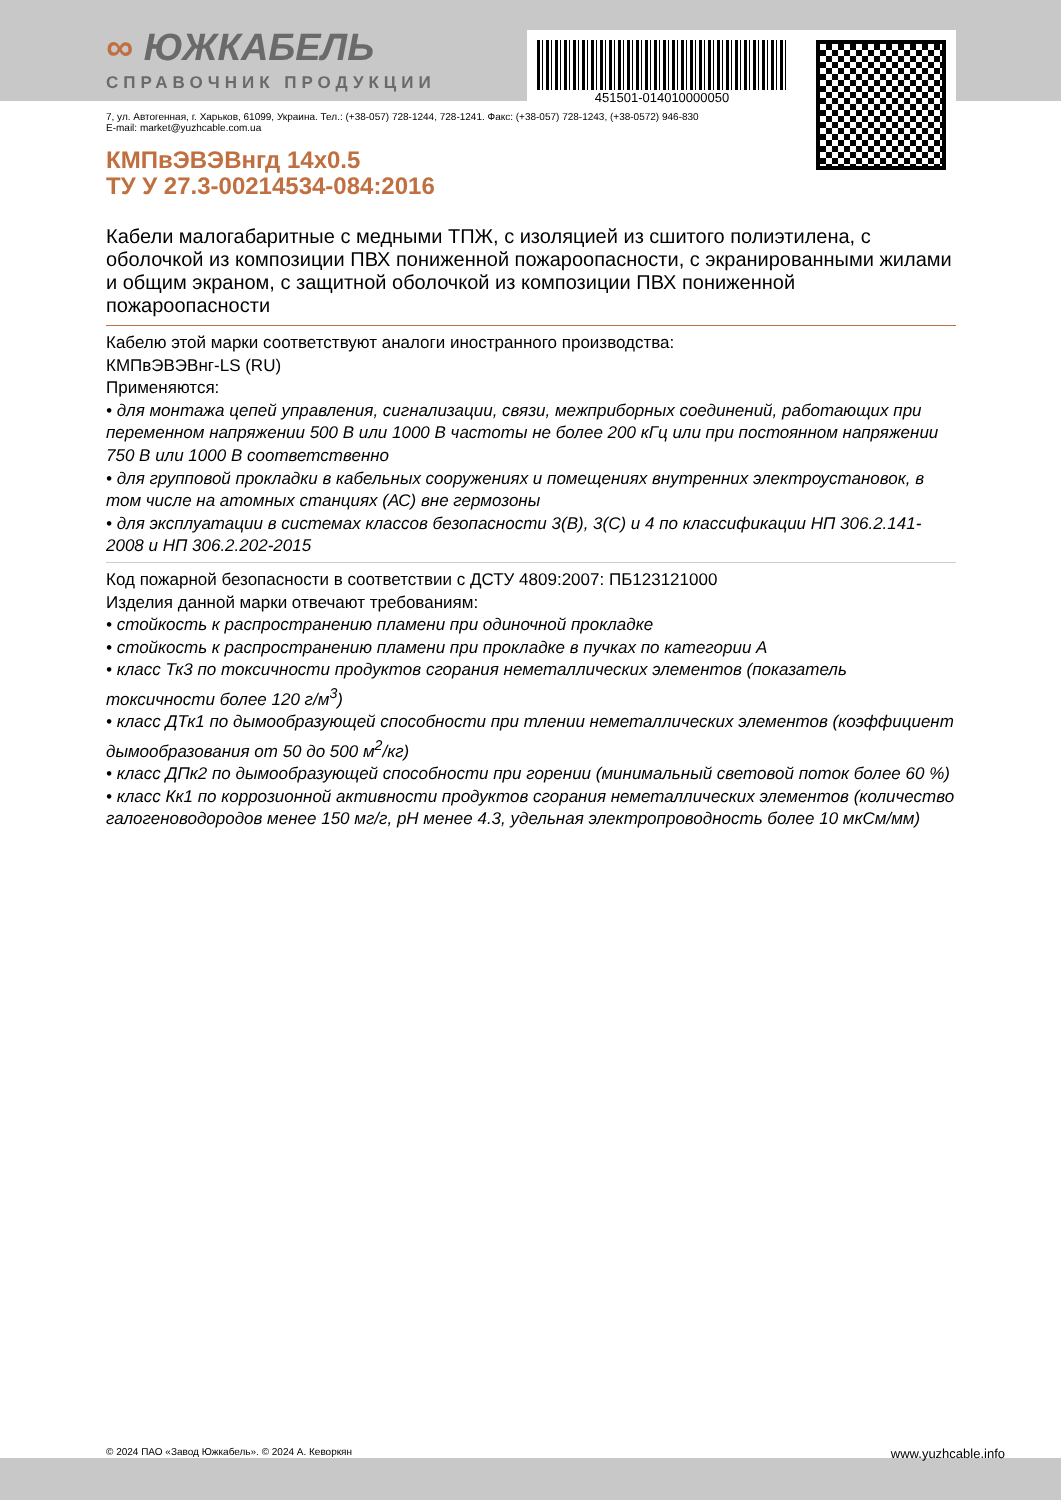∞ ЮЖКАБЕЛЬ
СПРАВОЧНИК ПРОДУКЦИИ
451501-014010000050
7, ул. Автогенная, г. Харьков, 61099, Украина. Тел.: (+38-057) 728-1244, 728-1241. Факс: (+38-057) 728-1243, (+38-0572) 946-830
E-mail: market@yuzhcable.com.ua
КМПвЭВЭВнгд 14х0.5
ТУ У 27.3-00214534-084:2016
Кабели малогабаритные с медными ТПЖ, с изоляцией из сшитого полиэтилена, с оболочкой из композиции ПВХ пониженной пожароопасности, с экранированными жилами и общим экраном, с защитной оболочкой из композиции ПВХ пониженной пожароопасности
Кабелю этой марки соответствуют аналоги иностранного производства:
КМПвЭВЭВнг-LS (RU)
Применяются:
• для монтажа цепей управления, сигнализации, связи, межприборных соединений, работающих при переменном напряжении 500 В или 1000 В частоты не более 200 кГц или при постоянном напряжении 750 В или 1000 В соответственно
• для групповой прокладки в кабельных сооружениях и помещениях внутренних электроустановок, в том числе на атомных станциях (АС) вне гермозоны
• для эксплуатации в системах классов безопасности 3(В), 3(С) и 4 по классификации НП 306.2.141-2008 и НП 306.2.202-2015
Код пожарной безопасности в соответствии с ДСТУ 4809:2007: ПБ123121000
Изделия данной марки отвечают требованиям:
• стойкость к распространению пламени при одиночной прокладке
• стойкость к распространению пламени при прокладке в пучках по категории А
• класс Тк3 по токсичности продуктов сгорания неметаллических элементов (показатель токсичности более 120 г/м<sup>3</sup>)
• класс ДТк1 по дымообразующей способности при тлении неметаллических элементов (коэффициент дымообразования от 50 до 500 м<sup>2</sup>/кг)
• класс ДПк2 по дымообразующей способности при горении (минимальный световой поток более 60 %)
• класс Кк1 по коррозионной активности продуктов сгорания неметаллических элементов (количество галогеноводородов менее 150 мг/г, pH менее 4.3, удельная электропроводность более 10 мкСм/мм)
© 2024 ПАО «Завод Южкабель». © 2024 А. Кеворкян www.yuzhcable.info